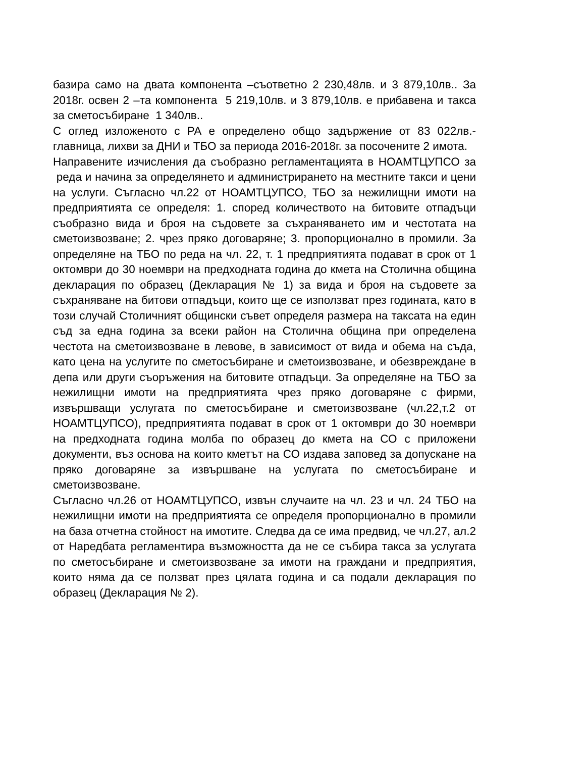базира само на двата компонента –съответно 2 230,48лв. и 3 879,10лв.. За 2018г. освен 2 –та компонента 5 219,10лв. и 3 879,10лв. е прибавена и такса за сметосъбиране 1 340лв..
С оглед изложеното с РА е определено общо задържение от 83 022лв.-главница, лихви за ДНИ и ТБО за периода 2016-2018г. за посочените 2 имота.
Направените изчисления да съобразно регламентацията в НОАМТЦУПСО за реда и начина за определянето и администрирането на местните такси и цени на услуги. Съгласно чл.22 от НОАМТЦУПСО, ТБО за нежилищни имоти на предприятията се определя: 1. според количеството на битовите отпадъци съобразно вида и броя на съдовете за съхраняването им и честотата на сметоизвозване; 2. чрез пряко договаряне; 3. пропорционално в промили. За определяне на ТБО по реда на чл. 22, т. 1 предприятията подават в срок от 1 октомври до 30 ноември на предходната година до кмета на Столична община декларация по образец (Декларация № 1) за вида и броя на съдовете за съхраняване на битови отпадъци, които ще се използват през годината, като в този случай Столичният общински съвет определя размера на таксата на един съд за една година за всеки район на Столична община при определена честота на сметоизвозване в левове, в зависимост от вида и обема на съда, като цена на услугите по сметосъбиране и сметоизвозване, и обезвреждане в депа или други съоръжения на битовите отпадъци. За определяне на ТБО за нежилищни имоти на предприятията чрез пряко договаряне с фирми, извършващи услугата по сметосъбиране и сметоизвозване (чл.22,т.2 от НОАМТЦУПСО), предприятията подават в срок от 1 октомври до 30 ноември на предходната година молба по образец до кмета на СО с приложени документи, въз основа на които кметът на СО издава заповед за допускане на пряко договаряне за извършване на услугата по сметосъбиране и сметоизвозване.
Съгласно чл.26 от НОАМТЦУПСО, извън случаите на чл. 23 и чл. 24 ТБО на нежилищни имоти на предприятията се определя пропорционално в промили на база отчетна стойност на имотите. Следва да се има предвид, че чл.27, ал.2 от Наредбата регламентира възможността да не се събира такса за услугата по сметосъбиране и сметоизвозване за имоти на граждани и предприятия, които няма да се ползват през цялата година и са подали декларация по образец (Декларация № 2).